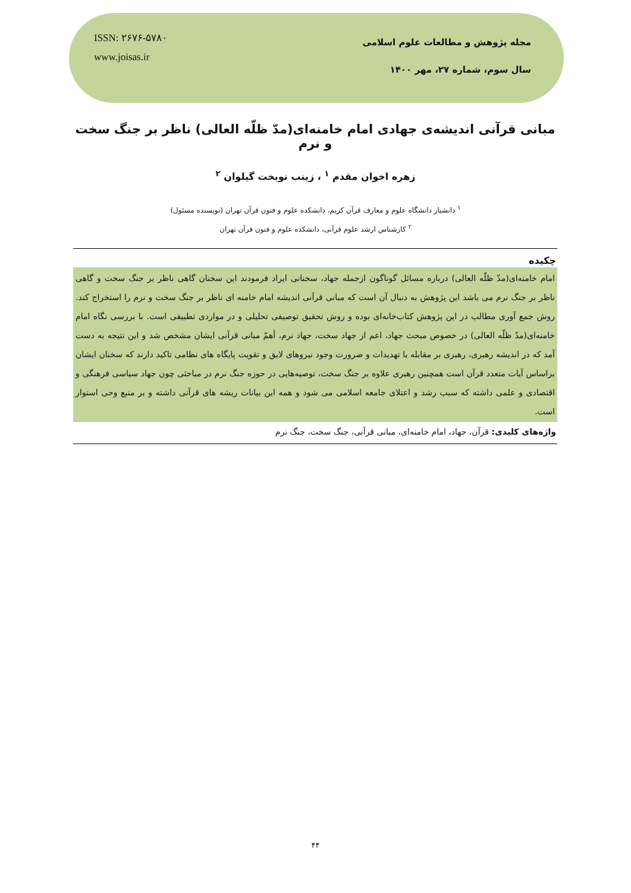ISSN: ۲۶۷۶-۵۷۸۰
www.joisas.ir
مجله پژوهش و مطالعات علوم اسلامی
سال سوم، شماره ۲۷، مهر ۱۴۰۰
مبانی قرآنی اندیشه‌ی جهادی امام خامنه‌ای(مدّ ظلّه العالی) ناظر بر جنگ سخت و نرم
زهره اخوان مقدم <sup>۱</sup> ، زینب نوبخت گیلوان <sup>۲</sup>
<sup>۱</sup> دانشیار دانشگاه علوم و معارف قرآن کریم، دانشکده علوم و فنون قرآن تهران (نویسنده مسئول)
<sup>۲</sup> کارشناس ارشد علوم قرآنی، دانشکده علوم و فنون قرآن تهران
چکیده
امام خامنه‌ای(مدّ ظلّه العالی) درباره مسائل گوناگون ازجمله جهاد، سخنانی ایراد فرمودند این سخنان گاهی ناظر بر جنگ سخت و گاهی ناظر بر جنگ نرم می باشد این پژوهش به دنبال آن است که مبانی قرآنی اندیشه امام خامنه ای ناظر بر جنگ سخت و نرم را استخراج کند. روش جمع آوری مطالب در این پژوهش کتاب‌خانه‌ای بوده و روش تحقیق توصیفی تحلیلی و در مواردی تطبیقی است. با بررسی نگاه امام خامنه‌ای(مدّ ظلّه العالی) در خصوص مبحث جهاد، اعم از جهاد سخت، جهاد نرم، أهمّ مبانی قرآنی ایشان مشخص شد و این نتیجه به دست آمد که در اندیشه رهبری، رهبری بر مقابله با تهدیدات و ضرورت وجود نیروهای لایق و تقویت پایگاه های نظامی تاکید دارند که سخنان ایشان براساس آیات متعدد قرآن است همچنین رهبری علاوه بر جنگ سخت، توصیه‌هایی در حوزه جنگ نرم در مباحثی چون جهاد سیاسی فرهنگی و اقتصادی و علمی داشته که سبب رشد و اعتلای جامعه اسلامی می شود و همه این بیانات ریشه های قرآنی داشته و بر منبع وحی استوار است.
واژه‌های کلیدی: قرآن، جهاد، امام خامنه‌ای، مبانی قرآنی، جنگ سخت، جنگ نرم
۴۴